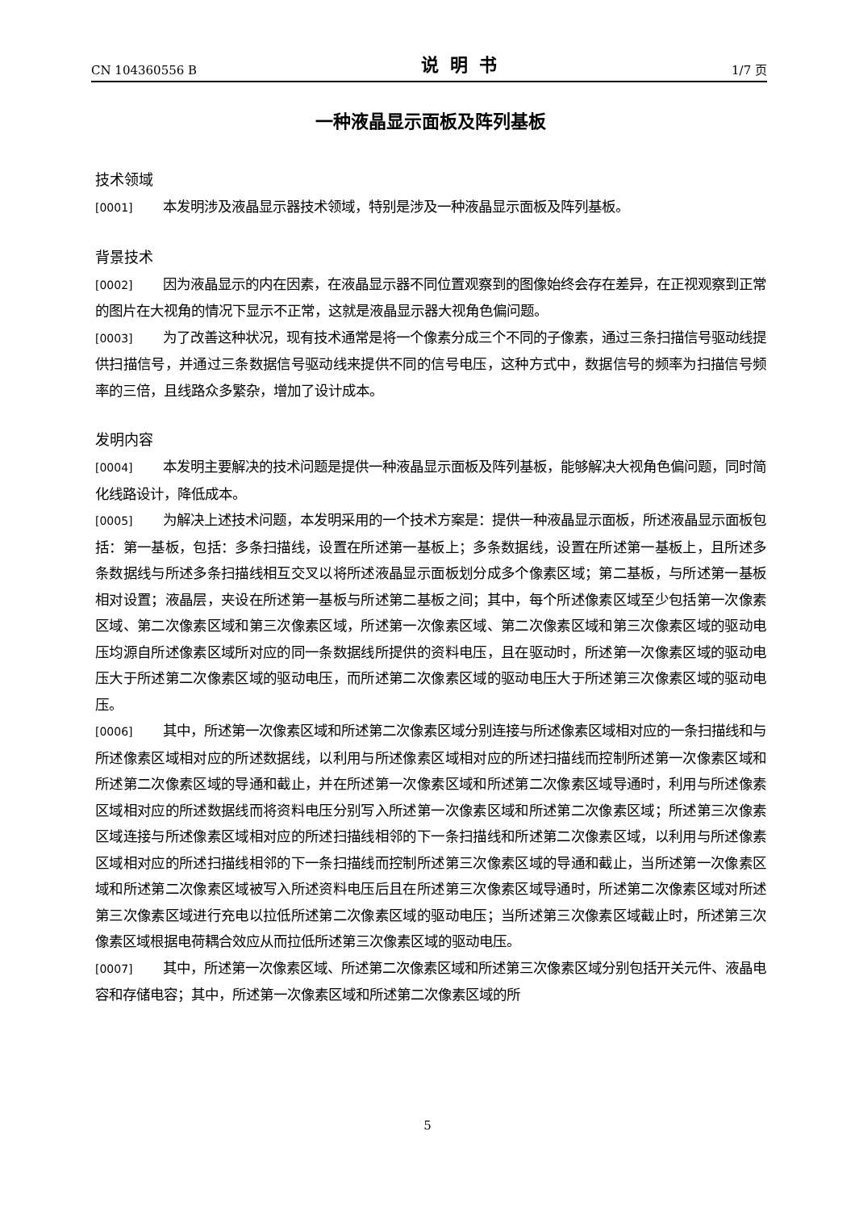CN 104360556 B 说明书 1/7 页
一种液晶显示面板及阵列基板
技术领域
[0001] 本发明涉及液晶显示器技术领域，特别是涉及一种液晶显示面板及阵列基板。
背景技术
[0002] 因为液晶显示的内在因素，在液晶显示器不同位置观察到的图像始终会存在差异，在正视观察到正常的图片在大视角的情况下显示不正常，这就是液晶显示器大视角色偏问题。
[0003] 为了改善这种状况，现有技术通常是将一个像素分成三个不同的子像素，通过三条扫描信号驱动线提供扫描信号，并通过三条数据信号驱动线来提供不同的信号电压，这种方式中，数据信号的频率为扫描信号频率的三倍，且线路众多繁杂，增加了设计成本。
发明内容
[0004] 本发明主要解决的技术问题是提供一种液晶显示面板及阵列基板，能够解决大视角色偏问题，同时简化线路设计，降低成本。
[0005] 为解决上述技术问题，本发明采用的一个技术方案是：提供一种液晶显示面板，所述液晶显示面板包括：第一基板，包括：多条扫描线，设置在所述第一基板上；多条数据线，设置在所述第一基板上，且所述多条数据线与所述多条扫描线相互交叉以将所述液晶显示面板划分成多个像素区域；第二基板，与所述第一基板相对设置；液晶层，夹设在所述第一基板与所述第二基板之间；其中，每个所述像素区域至少包括第一次像素区域、第二次像素区域和第三次像素区域，所述第一次像素区域、第二次像素区域和第三次像素区域的驱动电压均源自所述像素区域所对应的同一条数据线所提供的资料电压，且在驱动时，所述第一次像素区域的驱动电压大于所述第二次像素区域的驱动电压，而所述第二次像素区域的驱动电压大于所述第三次像素区域的驱动电压。
[0006] 其中，所述第一次像素区域和所述第二次像素区域分别连接与所述像素区域相对应的一条扫描线和与所述像素区域相对应的所述数据线，以利用与所述像素区域相对应的所述扫描线而控制所述第一次像素区域和所述第二次像素区域的导通和截止，并在所述第一次像素区域和所述第二次像素区域导通时，利用与所述像素区域相对应的所述数据线而将资料电压分别写入所述第一次像素区域和所述第二次像素区域；所述第三次像素区域连接与所述像素区域相对应的所述扫描线相邻的下一条扫描线和所述第二次像素区域，以利用与所述像素区域相对应的所述扫描线相邻的下一条扫描线而控制所述第三次像素区域的导通和截止，当所述第一次像素区域和所述第二次像素区域被写入所述资料电压后且在所述第三次像素区域导通时，所述第二次像素区域对所述第三次像素区域进行充电以拉低所述第二次像素区域的驱动电压；当所述第三次像素区域截止时，所述第三次像素区域根据电荷耦合效应从而拉低所述第三次像素区域的驱动电压。
[0007] 其中，所述第一次像素区域、所述第二次像素区域和所述第三次像素区域分别包括开关元件、液晶电容和存储电容；其中，所述第一次像素区域和所述第二次像素区域的所
5